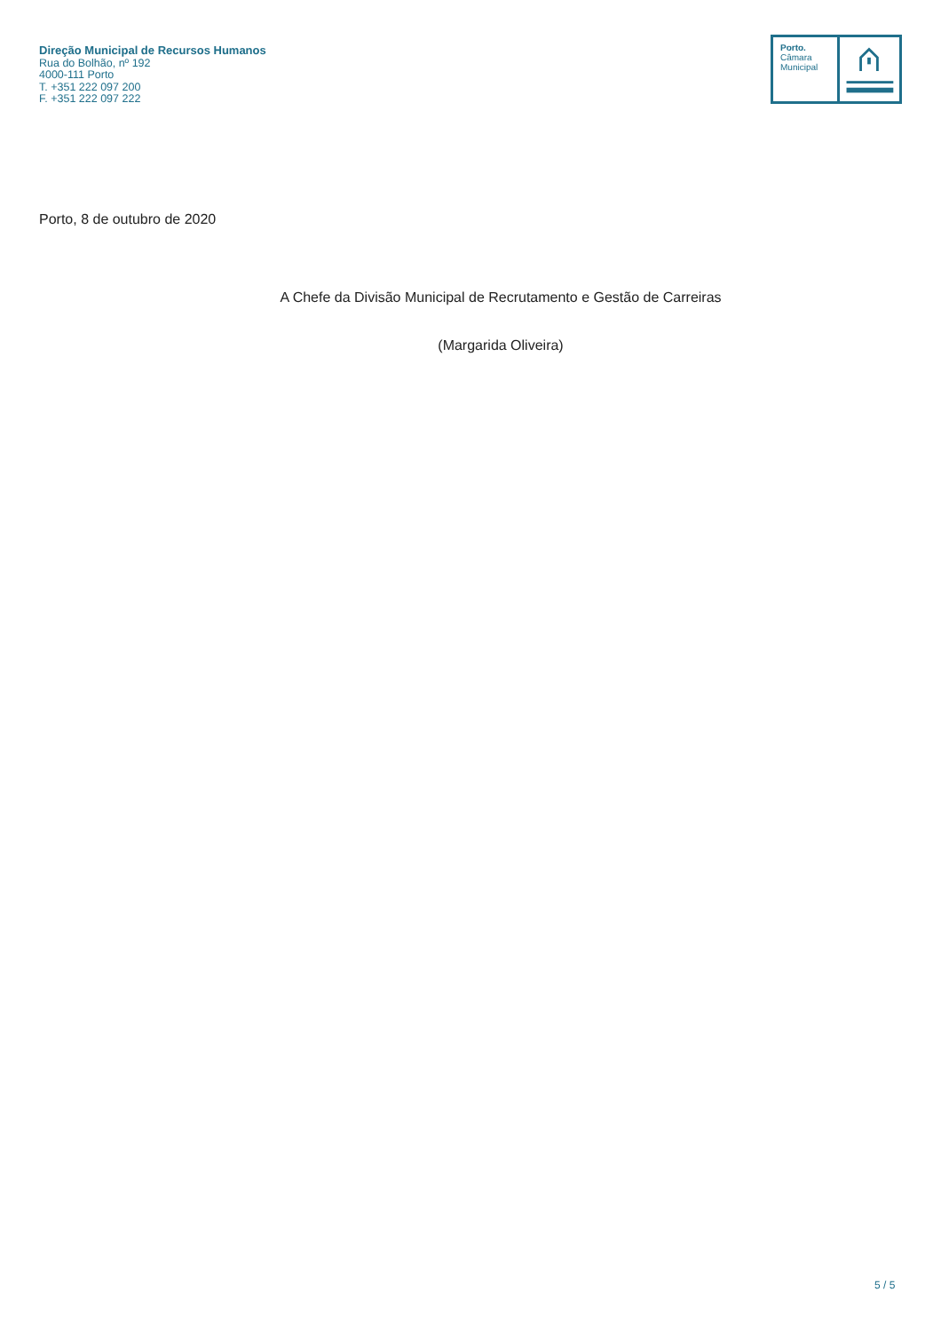Direção Municipal de Recursos Humanos
Rua do Bolhão, nº 192
4000-111 Porto
T. +351 222 097 200
F. +351 222 097 222
Porto.
Câmara
Municipal
Porto, 8 de outubro de 2020
A Chefe da Divisão Municipal de Recrutamento e Gestão de Carreiras
(Margarida Oliveira)
5 / 5